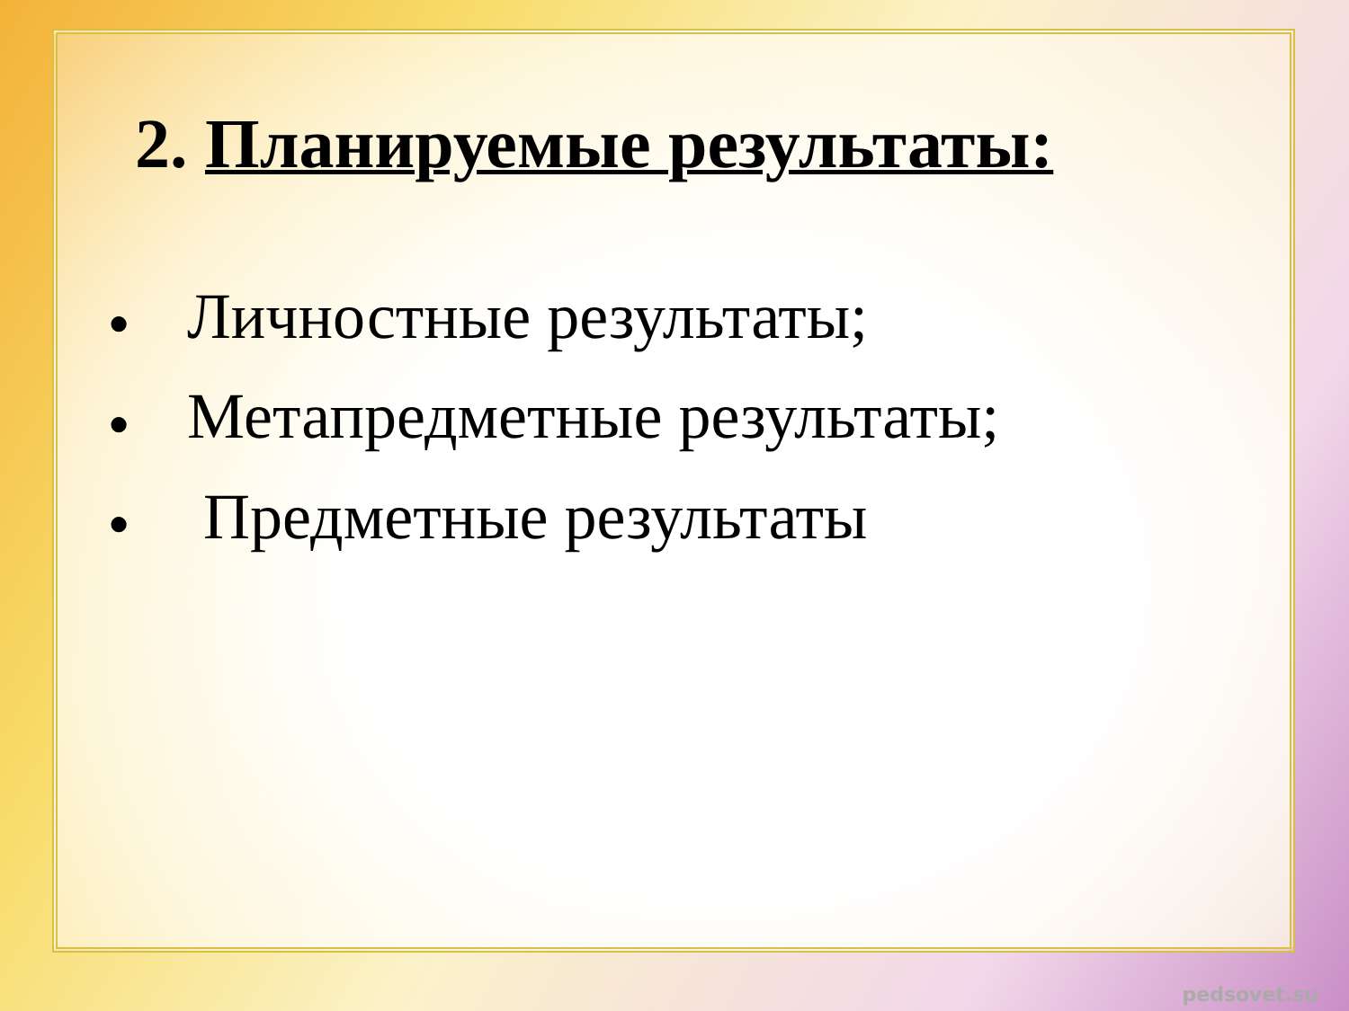2. Планируемые результаты:
● Личностные результаты;
● Метапредметные результаты;
● Предметные результаты
pedsovet.su